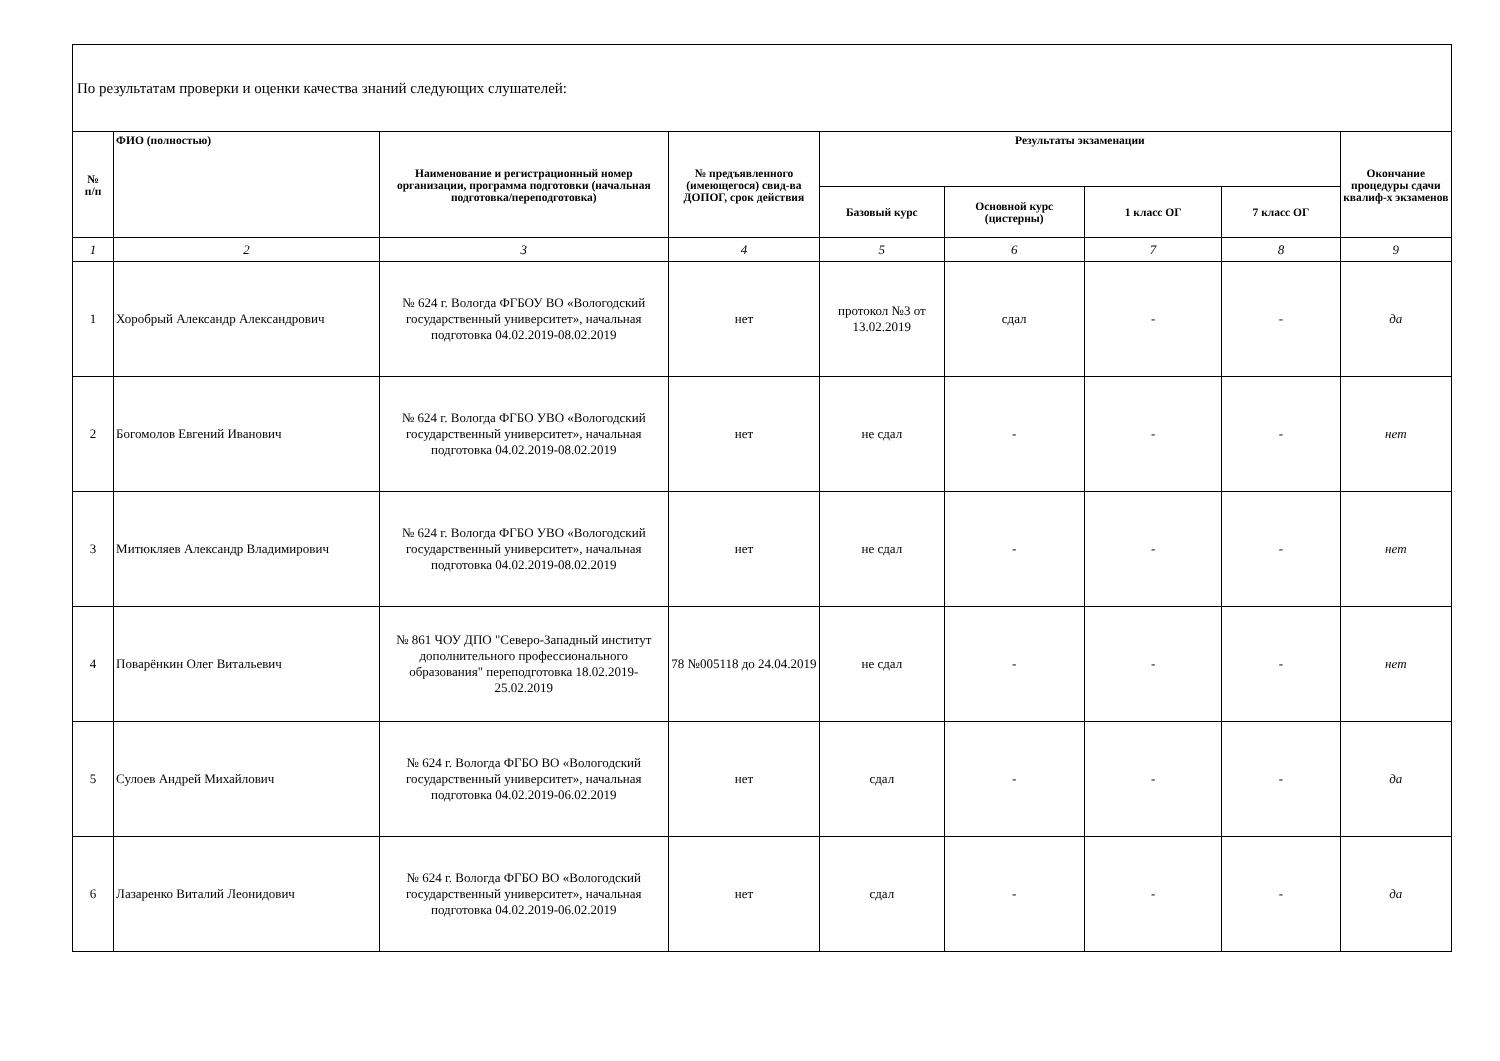| По результатам проверки и оценки качества знаний следующих слушателей: | | | | | | | | |
| № п/п | ФИО (полностью) | Наименование и регистрационный номер организации, программа подготовки (начальная подготовка/переподготовка) | № предъявленного (имеющегося) свид-ва ДОПОГ, срок действия | Результаты экзаменации | | | | Окончание процедуры сдачи квалиф-х экзаменов |
| | | | | Базовый курс | Основной курс (цистерны) | 1 класс ОГ | 7 класс ОГ | |
| 1 | 2 | 3 | 4 | 5 | 6 | 7 | 8 | 9 |
| 1 | Хоробрый Александр Александрович | № 624 г. Вологда ФГБОУ ВО «Вологодский государственный университет», начальная подготовка 04.02.2019-08.02.2019 | нет | протокол №3 от 13.02.2019 | сдал | - | - | да |
| 2 | Богомолов Евгений Иванович | № 624 г. Вологда ФГБО УВО «Вологодский государственный университет», начальная подготовка 04.02.2019-08.02.2019 | нет | не сдал | - | - | - | нет |
| 3 | Митюкляев Александр Владимирович | № 624 г. Вологда ФГБО УВО «Вологодский государственный университет», начальная подготовка 04.02.2019-08.02.2019 | нет | не сдал | - | - | - | нет |
| 4 | Поварёнкин Олег Витальевич | № 861 ЧОУ ДПО "Северо-Западный институт дополнительного профессионального образования" переподготовка 18.02.2019-25.02.2019 | 78 №005118 до 24.04.2019 | не сдал | - | - | - | нет |
| 5 | Сулоев Андрей Михайлович | № 624 г. Вологда ФГБО ВО «Вологодский государственный университет», начальная подготовка 04.02.2019-06.02.2019 | нет | сдал | - | - | - | да |
| 6 | Лазаренко Виталий Леонидович | № 624 г. Вологда ФГБО ВО «Вологодский государственный университет», начальная подготовка 04.02.2019-06.02.2019 | нет | сдал | - | - | - | да |